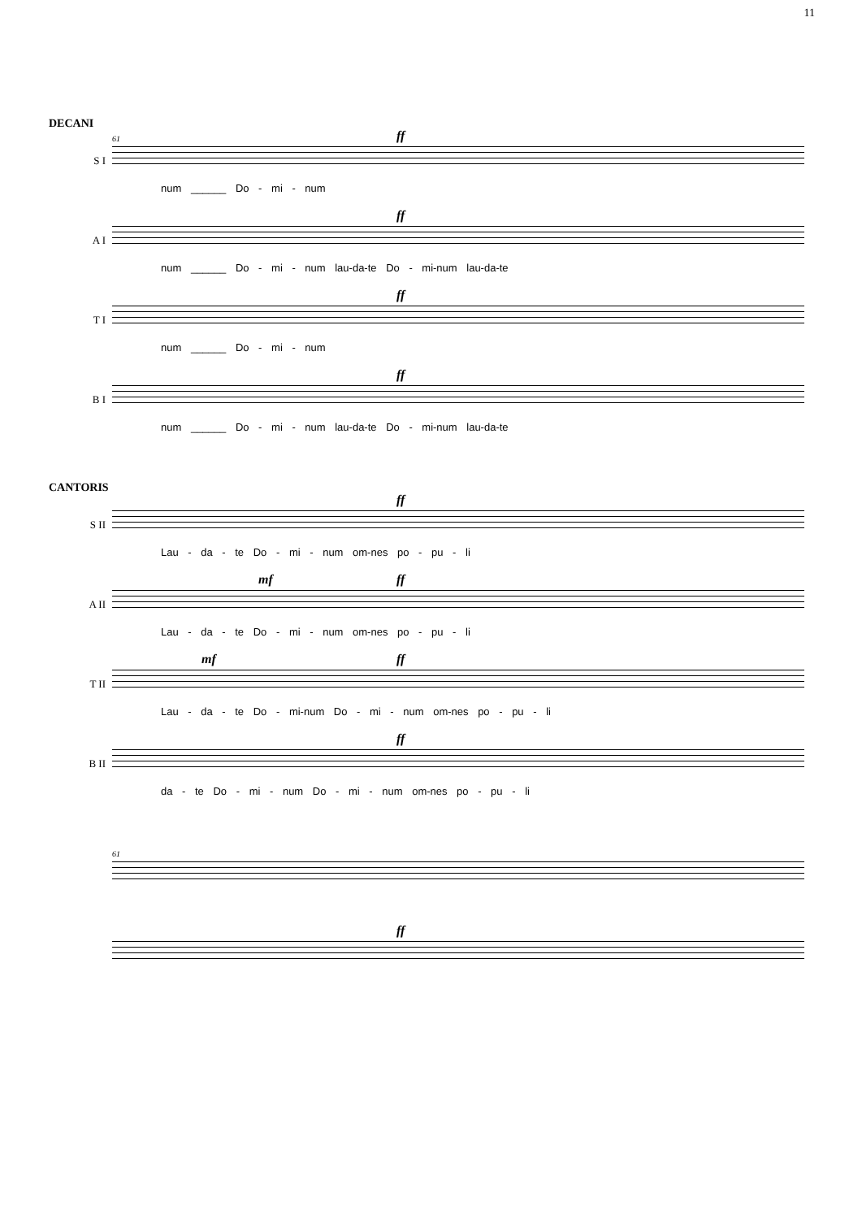11
DECANI
S I
61
ff
num ______ Do - mi - num
A I
ff
num ______ Do - mi - num lau-da-te Do - mi-num lau-da-te
T I
ff
num ______ Do - mi - num
B I
ff
num ______ Do - mi - num lau-da-te Do - mi-num lau-da-te
CANTORIS
S II
ff
Lau - da - te Do - mi - num om-nes po - pu - li
A II
mf ff
Lau - da - te Do - mi - num om-nes po - pu - li
T II
mf ff
Lau - da - te Do - mi-num Do - mi - num om-nes po - pu - li
B II
ff
da - te Do - mi - num Do - mi - num om-nes po - pu - li
61
ff